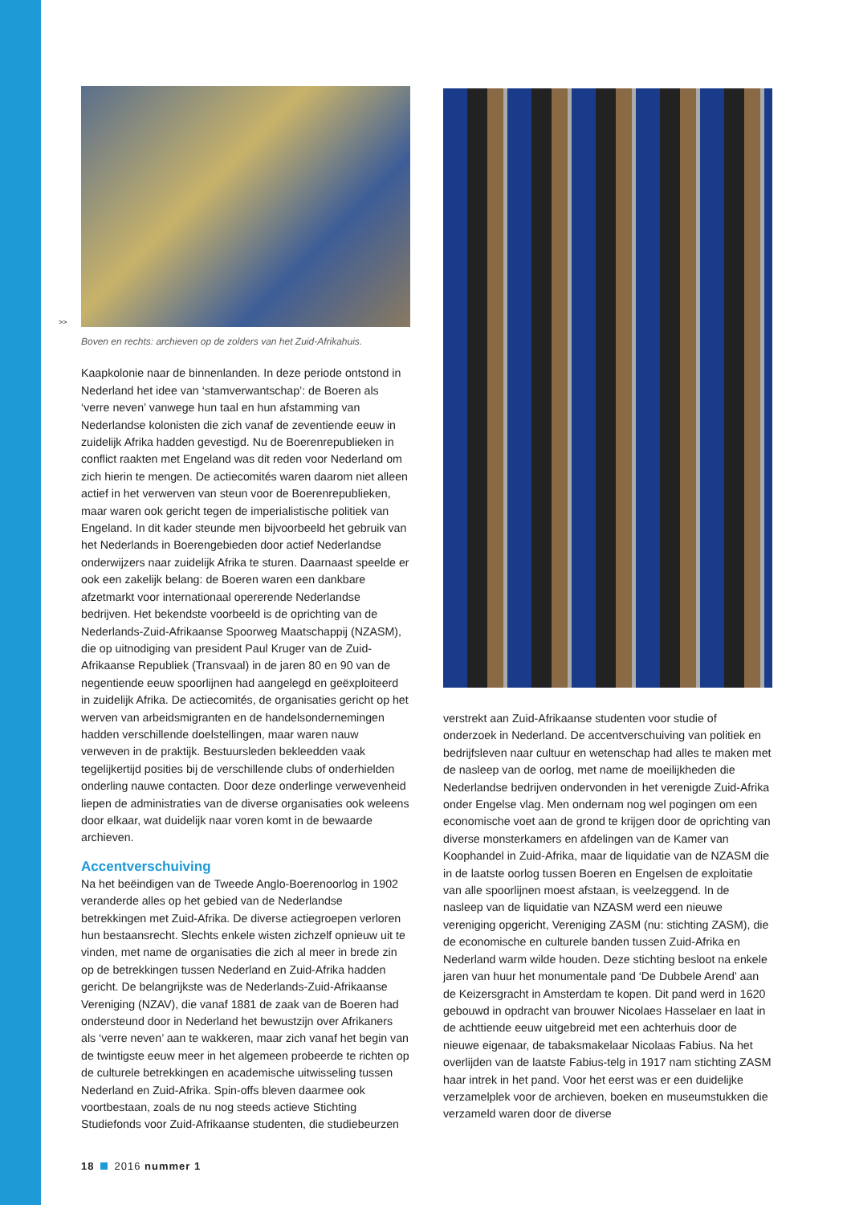>>
Boven en rechts: archieven op de zolders van het Zuid-Afrikahuis.
Kaapkolonie naar de binnenlanden. In deze periode ontstond in Nederland het idee van ‘stamverwantschap’: de Boeren als ‘verre neven’ vanwege hun taal en hun afstamming van Nederlandse kolonisten die zich vanaf de zeventiende eeuw in zuidelijk Afrika hadden gevestigd. Nu de Boerenrepublieken in conflict raakten met Engeland was dit reden voor Nederland om zich hierin te mengen. De actiecomités waren daarom niet alleen actief in het verwerven van steun voor de Boerenrepublieken, maar waren ook gericht tegen de imperialistische politiek van Engeland. In dit kader steunde men bijvoorbeeld het gebruik van het Nederlands in Boerengebieden door actief Nederlandse onderwijzers naar zuidelijk Afrika te sturen. Daarnaast speelde er ook een zakelijk belang: de Boeren waren een dankbare afzetmarkt voor internationaal opererende Nederlandse bedrijven. Het bekendste voorbeeld is de oprichting van de Nederlands-Zuid-Afrikaanse Spoorweg Maatschappij (NZASM), die op uitnodiging van president Paul Kruger van de Zuid-Afrikaanse Republiek (Transvaal) in de jaren 80 en 90 van de negentiende eeuw spoorlijnen had aangelegd en geëxploiteerd in zuidelijk Afrika. De actiecomités, de organisaties gericht op het werven van arbeidsmigranten en de handelsondernemingen hadden verschillende doelstellingen, maar waren nauw verweven in de praktijk. Bestuursleden bekleedden vaak tegelijkertijd posities bij de verschillende clubs of onderhielden onderling nauwe contacten. Door deze onderlinge verwevenheid liepen de administraties van de diverse organisaties ook weleens door elkaar, wat duidelijk naar voren komt in de bewaarde archieven.
Accentverschuiving
Na het beëindigen van de Tweede Anglo-Boerenoorlog in 1902 veranderde alles op het gebied van de Nederlandse betrekkingen met Zuid-Afrika. De diverse actiegroepen verloren hun bestaansrecht. Slechts enkele wisten zichzelf opnieuw uit te vinden, met name de organisaties die zich al meer in brede zin op de betrekkingen tussen Nederland en Zuid-Afrika hadden gericht. De belangrijkste was de Nederlands-Zuid-Afrikaanse Vereniging (NZAV), die vanaf 1881 de zaak van de Boeren had ondersteund door in Nederland het bewustzijn over Afrikaners als ‘verre neven’ aan te wakkeren, maar zich vanaf het begin van de twintigste eeuw meer in het algemeen probeerde te richten op de culturele betrekkingen en academische uitwisseling tussen Nederland en Zuid-Afrika. Spin-offs bleven daarmee ook voortbestaan, zoals de nu nog steeds actieve Stichting Studiefonds voor Zuid-Afrikaanse studenten, die studiebeurzen
verstrekt aan Zuid-Afrikaanse studenten voor studie of onderzoek in Nederland. De accentverschuiving van politiek en bedrijfsleven naar cultuur en wetenschap had alles te maken met de nasleep van de oorlog, met name de moeilijkheden die Nederlandse bedrijven ondervonden in het verenigde Zuid-Afrika onder Engelse vlag. Men ondernam nog wel pogingen om een economische voet aan de grond te krijgen door de oprichting van diverse monsterkamers en afdelingen van de Kamer van Koophandel in Zuid-Afrika, maar de liquidatie van de NZASM die in de laatste oorlog tussen Boeren en Engelsen de exploitatie van alle spoorlijnen moest afstaan, is veelzeggend. In de nasleep van de liquidatie van NZASM werd een nieuwe vereniging opgericht, Vereniging ZASM (nu: stichting ZASM), die de economische en culturele banden tussen Zuid-Afrika en Nederland warm wilde houden. Deze stichting besloot na enkele jaren van huur het monumentale pand ‘De Dubbele Arend’ aan de Keizersgracht in Amsterdam te kopen. Dit pand werd in 1620 gebouwd in opdracht van brouwer Nicolaes Hasselaer en laat in de achttiende eeuw uitgebreid met een achterhuis door de nieuwe eigenaar, de tabaksmakelaar Nicolaas Fabius. Na het overlijden van de laatste Fabius-telg in 1917 nam stichting ZASM haar intrek in het pand. Voor het eerst was er een duidelijke verzamelplek voor de archieven, boeken en museumstukken die verzameld waren door de diverse
18 2016 nummer 1